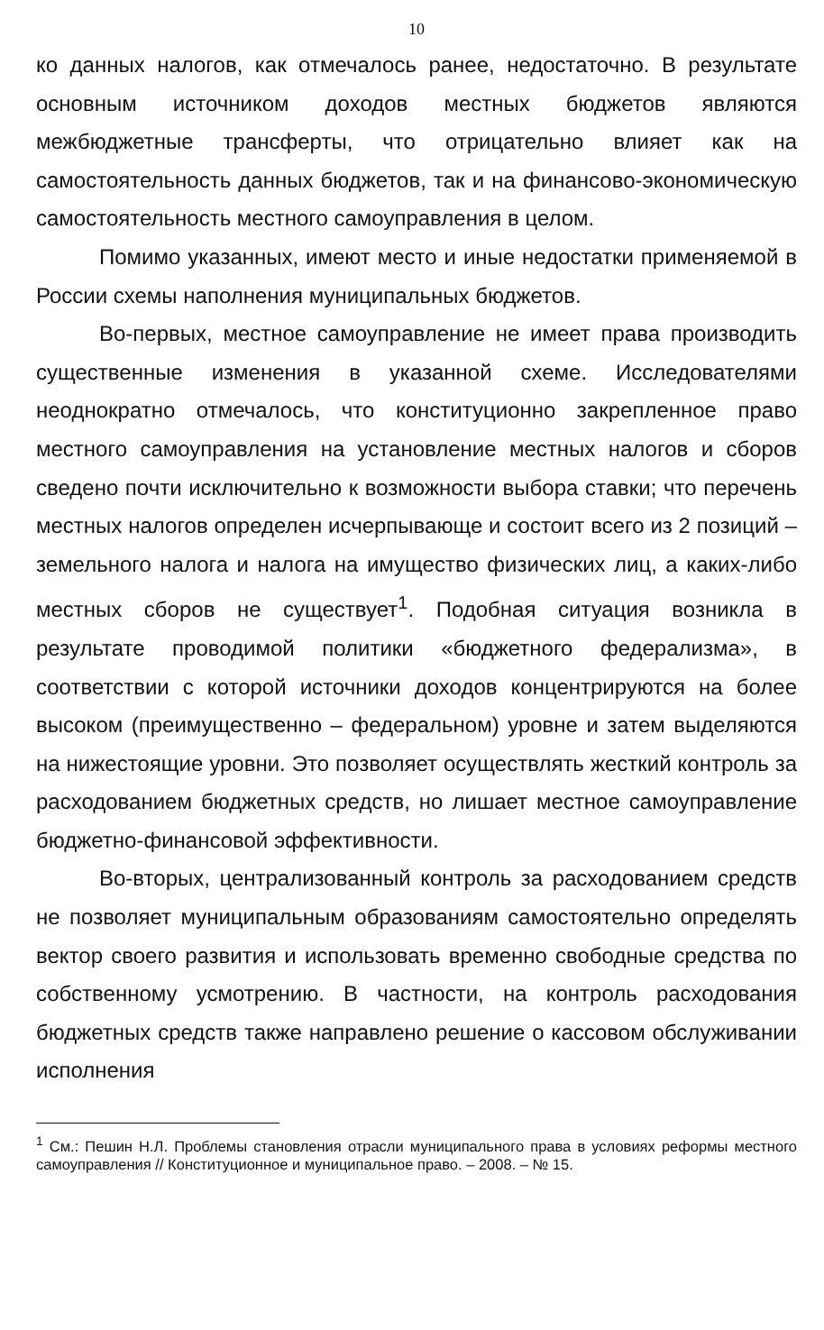10
ко данных налогов, как отмечалось ранее, недостаточно. В результате основным источником доходов местных бюджетов являются межбюджетные трансферты, что отрицательно влияет как на самостоятельность данных бюджетов, так и на финансово-экономическую самостоятельность местного самоуправления в целом.
Помимо указанных, имеют место и иные недостатки применяемой в России схемы наполнения муниципальных бюджетов.
Во-первых, местное самоуправление не имеет права производить существенные изменения в указанной схеме. Исследователями неоднократно отмечалось, что конституционно закрепленное право местного самоуправления на установление местных налогов и сборов сведено почти исключительно к возможности выбора ставки; что перечень местных налогов определен исчерпывающе и состоит всего из 2 позиций – земельного налога и налога на имущество физических лиц, а каких-либо местных сборов не существует<sup>1</sup>. Подобная ситуация возникла в результате проводимой политики «бюджетного федерализма», в соответствии с которой источники доходов концентрируются на более высоком (преимущественно – федеральном) уровне и затем выделяются на нижестоящие уровни. Это позволяет осуществлять жесткий контроль за расходованием бюджетных средств, но лишает местное самоуправление бюджетно-финансовой эффективности.
Во-вторых, централизованный контроль за расходованием средств не позволяет муниципальным образованиям самостоятельно определять вектор своего развития и использовать временно свободные средства по собственному усмотрению. В частности, на контроль расходования бюджетных средств также направлено решение о кассовом обслуживании исполнения
<sup>1</sup> См.: Пешин Н.Л. Проблемы становления отрасли муниципального права в условиях реформы местного самоуправления // Конституционное и муниципальное право. – 2008. – № 15.